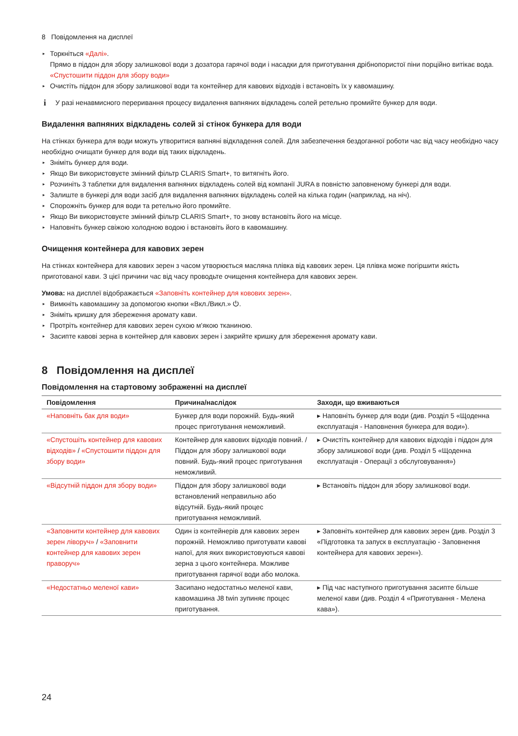8 Повідомлення на дисплеї
▸ Торкніться «Далі».
Прямо в піддон для збору залишкової води з дозатора гарячої води і насадки для приготування дрібнопористої піни порційно витікає вода.
«Спустошити піддон для збору води»
▸ Очистіть піддон для збору залишкової води та контейнер для кавових відходів і встановіть їх у кавомашину.
i У разі ненавмисного переривання процесу видалення вапняних відкладень солей ретельно промийте бункер для води.
Видалення вапняних відкладень солей зі стінок бункера для води
На стінках бункера для води можуть утворитися вапняні відкладення солей. Для забезпечення бездоганної роботи час від часу необхідно часу необхідно очищати бункер для води від таких відкладень.
▸ Зніміть бункер для води.
▸ Якщо Ви використовуєте змінний фільтр CLARIS Smart+, то витягніть його.
▸ Розчиніть 3 таблетки для видалення вапняних відкладень солей від компанії JURA в повністю заповненому бункері для води.
▸ Залиште в бункері для води засіб для видалення вапняних відкладень солей на кілька годин (наприклад, на ніч).
▸ Спорожніть бункер для води та ретельно його промийте.
▸ Якщо Ви використовуєте змінний фільтр CLARIS Smart+, то знову встановіть його на місце.
▸ Наповніть бункер свіжою холодною водою і встановіть його в кавомашину.
Очищення контейнера для кавових зерен
На стінках контейнера для кавових зерен з часом утворюється масляна плівка від кавових зерен. Ця плівка може погіршити якість приготованої кави. З цієї причини час від часу проводьте очищення контейнера для кавових зерен.
Умова: на дисплеї відображається «Заповніть контейнер для ковових зерен».
▸ Вимкніть кавомашину за допомогою кнопки «Вкл./Викл.» ⏻.
▸ Зніміть кришку для збереження аромату кави.
▸ Протріть контейнер для кавових зерен сухою м'якою тканиною.
▸ Засипте кавові зерна в контейнер для кавових зерен і закрийте кришку для збереження аромату кави.
8 Повідомлення на дисплеї
Повідомлення на стартовому зображенні на дисплеї
| Повідомлення | Причина/наслідок | Заходи, що вживаються |
| --- | --- | --- |
| «Наповніть бак для води» | Бункер для води порожній. Будь-який процес приготування неможливий. | ▸ Наповніть бункер для води (див. Розділ 5 «Щоденна експлуатація - Наповнення бункера для води»). |
| «Спустошіть контейнер для кавових відходів» / «Спустошити піддон для збору води» | Контейнер для кавових відходів повний. / Піддон для збору залишкової води повний. Будь-який процес приготування неможливий. | ▸ Очистіть контейнер для кавових відходів і піддон для збору залишкової води (див. Розділ 5 «Щоденна експлуатація - Операції з обслуговування») |
| «Відсутній піддон для збору води» | Піддон для збору залишкової води встановлений неправильно або відсутній. Будь-який процес приготування неможливий. | ▸ Встановіть піддон для збору залишкової води. |
| «Заповнити контейнер для кавових зерен ліворуч» / «Заповнити контейнер для кавових зерен праворуч» | Один із контейнерів для кавових зерен порожній. Неможливо приготувати кавові напої, для яких використовуються кавові зерна з цього контейнера. Можливе приготування гарячої води або молока. | ▸ Заповніть контейнер для кавових зерен (див. Розділ 3 «Підготовка та запуск в експлуатацію - Заповнення контейнера для кавових зерен»). |
| «Недостатньо меленої кави» | Засипано недостатньо меленої кави, кавомашина J8 twin зупиняє процес приготування. | ▸ Під час наступного приготування засипте більше меленої кави (див. Розділ 4 «Приготування - Мелена кава»). |
24